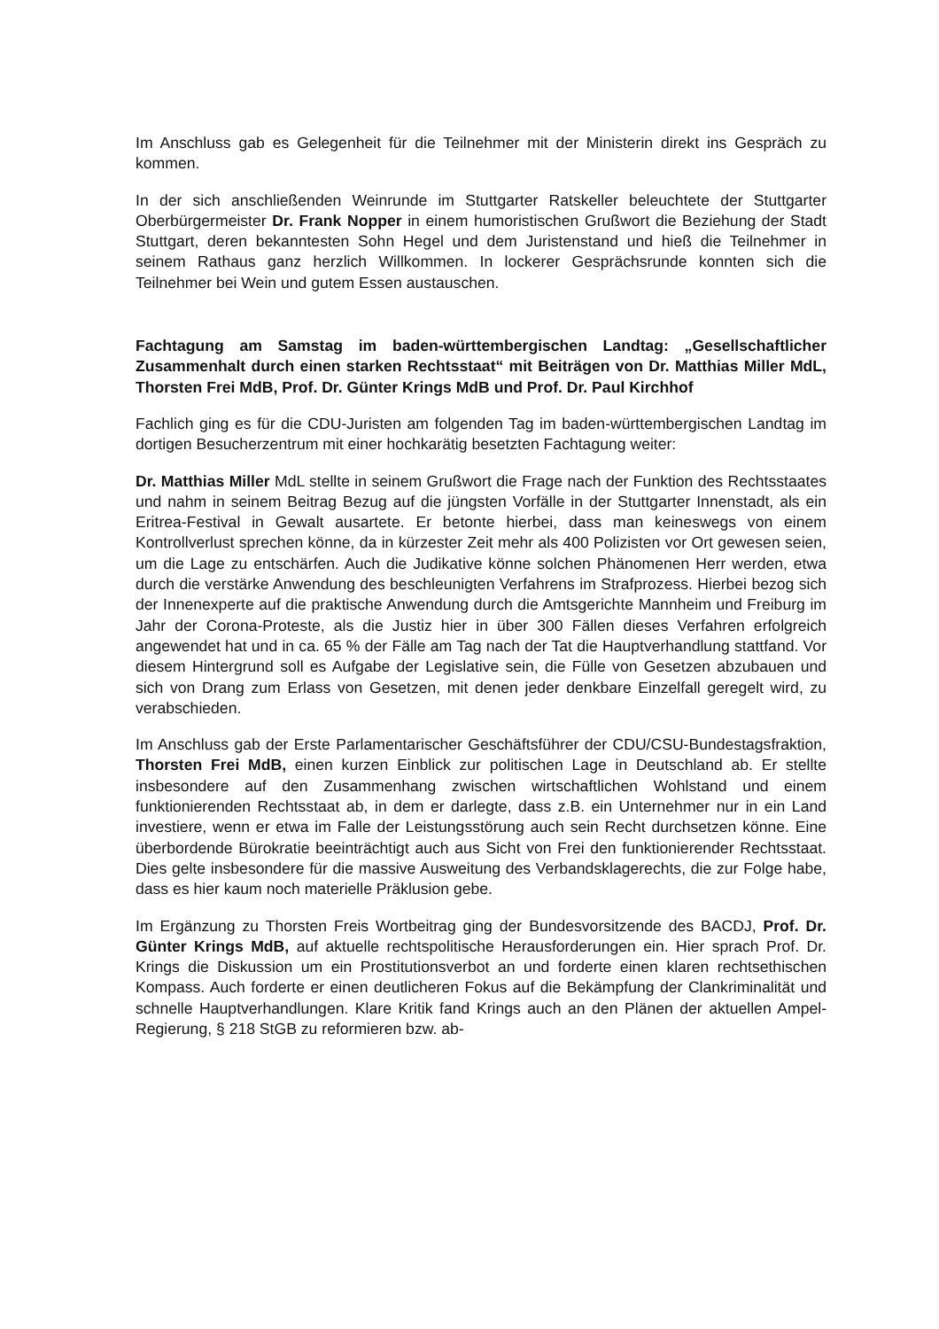Im Anschluss gab es Gelegenheit für die Teilnehmer mit der Ministerin direkt ins Gespräch zu kommen.
In der sich anschließenden Weinrunde im Stuttgarter Ratskeller beleuchtete der Stuttgarter Oberbürgermeister Dr. Frank Nopper in einem humoristischen Grußwort die Beziehung der Stadt Stuttgart, deren bekanntesten Sohn Hegel und dem Juristenstand und hieß die Teilnehmer in seinem Rathaus ganz herzlich Willkommen. In lockerer Gesprächsrunde konnten sich die Teilnehmer bei Wein und gutem Essen austauschen.
Fachtagung am Samstag im baden-württembergischen Landtag: „Gesellschaftlicher Zusammenhalt durch einen starken Rechtsstaat“ mit Beiträgen von Dr. Matthias Miller MdL, Thorsten Frei MdB, Prof. Dr. Günter Krings MdB und Prof. Dr. Paul Kirchhof
Fachlich ging es für die CDU-Juristen am folgenden Tag im baden-württembergischen Landtag im dortigen Besucherzentrum mit einer hochkarätig besetzten Fachtagung weiter:
Dr. Matthias Miller MdL stellte in seinem Grußwort die Frage nach der Funktion des Rechtsstaates und nahm in seinem Beitrag Bezug auf die jüngsten Vorfälle in der Stuttgarter Innenstadt, als ein Eritrea-Festival in Gewalt ausartete. Er betonte hierbei, dass man keineswegs von einem Kontrollverlust sprechen könne, da in kürzester Zeit mehr als 400 Polizisten vor Ort gewesen seien, um die Lage zu entschärfen. Auch die Judikative könne solchen Phänomenen Herr werden, etwa durch die verstärke Anwendung des beschleunigten Verfahrens im Strafprozess. Hierbei bezog sich der Innenexperte auf die praktische Anwendung durch die Amtsgerichte Mannheim und Freiburg im Jahr der Corona-Proteste, als die Justiz hier in über 300 Fällen dieses Verfahren erfolgreich angewendet hat und in ca. 65 % der Fälle am Tag nach der Tat die Hauptverhandlung stattfand. Vor diesem Hintergrund soll es Aufgabe der Legislative sein, die Fülle von Gesetzen abzubauen und sich von Drang zum Erlass von Gesetzen, mit denen jeder denkbare Einzelfall geregelt wird, zu verabschieden.
Im Anschluss gab der Erste Parlamentarischer Geschäftsführer der CDU/CSU-Bundestagsfraktion, Thorsten Frei MdB, einen kurzen Einblick zur politischen Lage in Deutschland ab. Er stellte insbesondere auf den Zusammenhang zwischen wirtschaftlichen Wohlstand und einem funktionierenden Rechtsstaat ab, in dem er darlegte, dass z.B. ein Unternehmer nur in ein Land investiere, wenn er etwa im Falle der Leistungsstörung auch sein Recht durchsetzen könne. Eine überbordende Bürokratie beeinträchtigt auch aus Sicht von Frei den funktionierender Rechtsstaat. Dies gelte insbesondere für die massive Ausweitung des Verbandsklagerechts, die zur Folge habe, dass es hier kaum noch materielle Präklusion gebe.
Im Ergänzung zu Thorsten Freis Wortbeitrag ging der Bundesvorsitzende des BACDJ, Prof. Dr. Günter Krings MdB, auf aktuelle rechtspolitische Herausforderungen ein. Hier sprach Prof. Dr. Krings die Diskussion um ein Prostitutionsverbot an und forderte einen klaren rechtsethischen Kompass. Auch forderte er einen deutlicheren Fokus auf die Bekämpfung der Clankriminalität und schnelle Hauptverhandlungen. Klare Kritik fand Krings auch an den Plänen der aktuellen Ampel-Regierung, § 218 StGB zu reformieren bzw. ab-